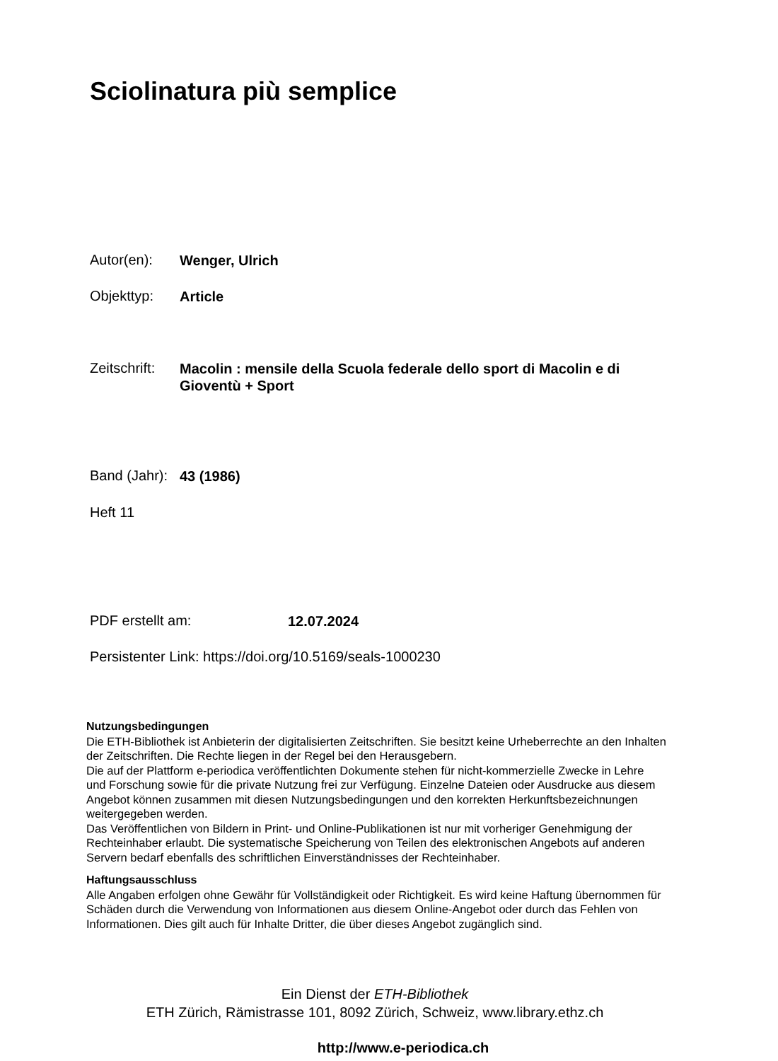Sciolinatura più semplice
Autor(en): Wenger, Ulrich
Objekttyp: Article
Zeitschrift: Macolin : mensile della Scuola federale dello sport di Macolin e di Gioventù + Sport
Band (Jahr): 43 (1986)
Heft 11
PDF erstellt am: 12.07.2024
Persistenter Link: https://doi.org/10.5169/seals-1000230
Nutzungsbedingungen
Die ETH-Bibliothek ist Anbieterin der digitalisierten Zeitschriften. Sie besitzt keine Urheberrechte an den Inhalten der Zeitschriften. Die Rechte liegen in der Regel bei den Herausgebern.
Die auf der Plattform e-periodica veröffentlichten Dokumente stehen für nicht-kommerzielle Zwecke in Lehre und Forschung sowie für die private Nutzung frei zur Verfügung. Einzelne Dateien oder Ausdrucke aus diesem Angebot können zusammen mit diesen Nutzungsbedingungen und den korrekten Herkunftsbezeichnungen weitergegeben werden.
Das Veröffentlichen von Bildern in Print- und Online-Publikationen ist nur mit vorheriger Genehmigung der Rechteinhaber erlaubt. Die systematische Speicherung von Teilen des elektronischen Angebots auf anderen Servern bedarf ebenfalls des schriftlichen Einverständnisses der Rechteinhaber.
Haftungsausschluss
Alle Angaben erfolgen ohne Gewähr für Vollständigkeit oder Richtigkeit. Es wird keine Haftung übernommen für Schäden durch die Verwendung von Informationen aus diesem Online-Angebot oder durch das Fehlen von Informationen. Dies gilt auch für Inhalte Dritter, die über dieses Angebot zugänglich sind.
Ein Dienst der ETH-Bibliothek
ETH Zürich, Rämistrasse 101, 8092 Zürich, Schweiz, www.library.ethz.ch
http://www.e-periodica.ch